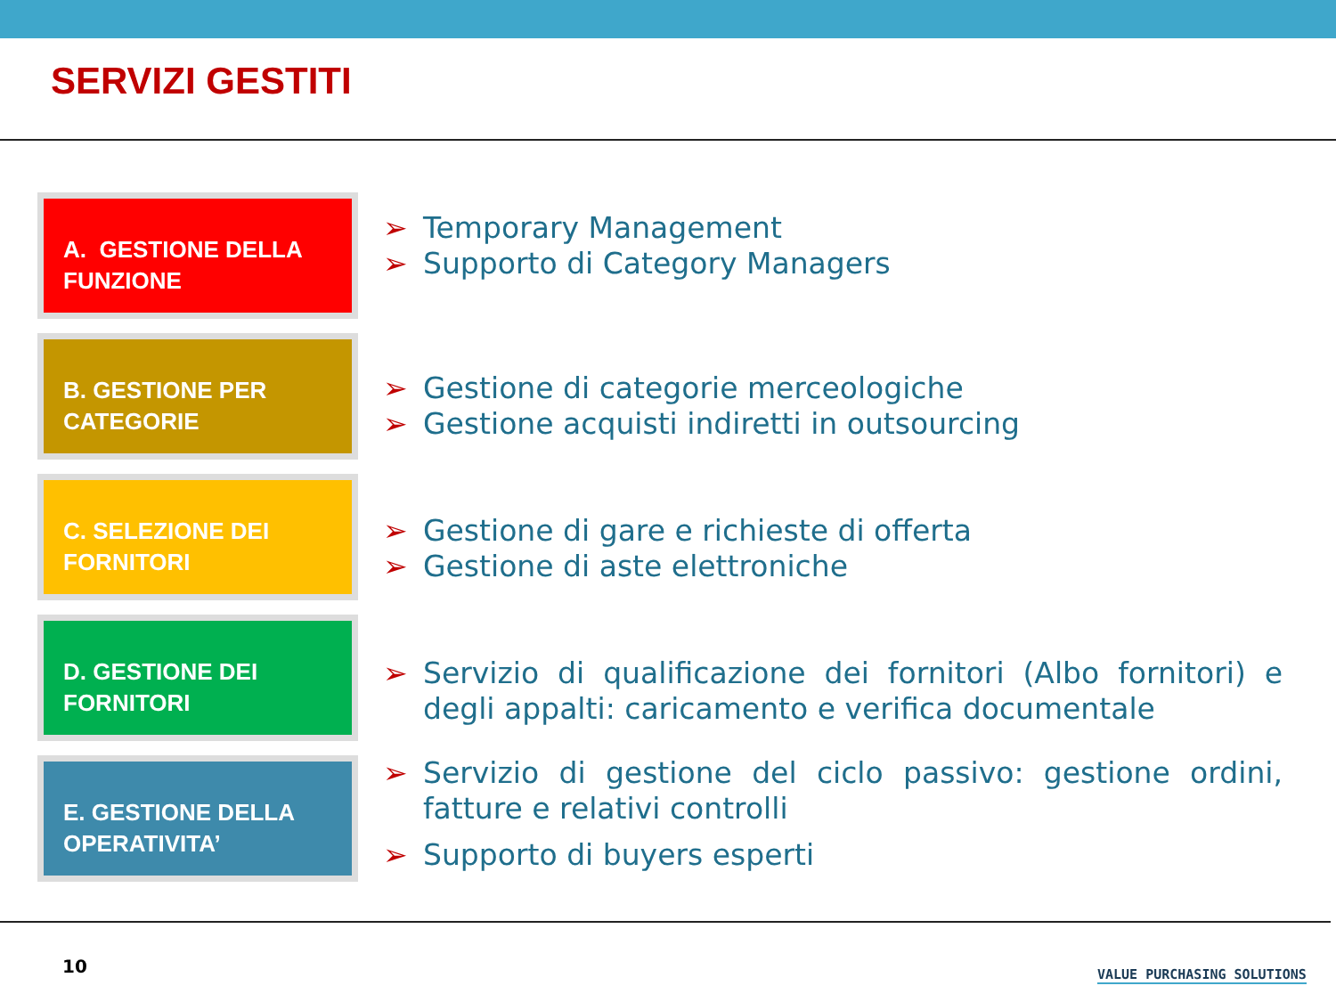SERVIZI GESTITI
A. GESTIONE DELLA FUNZIONE
B. GESTIONE PER CATEGORIE
C. SELEZIONE DEI FORNITORI
D. GESTIONE DEI FORNITORI
E. GESTIONE DELLA OPERATIVITA’
➢ Temporary Management
➢ Supporto di Category Managers
➢ Gestione di categorie merceologiche
➢ Gestione acquisti indiretti in outsourcing
➢ Gestione di gare e richieste di offerta
➢ Gestione di aste elettroniche
➢ Servizio di qualificazione dei fornitori (Albo fornitori) e degli appalti: caricamento e verifica documentale
➢ Servizio di gestione del ciclo passivo: gestione ordini, fatture e relativi controlli
➢ Supporto di buyers esperti
10 VALUE PURCHASING SOLUTIONS